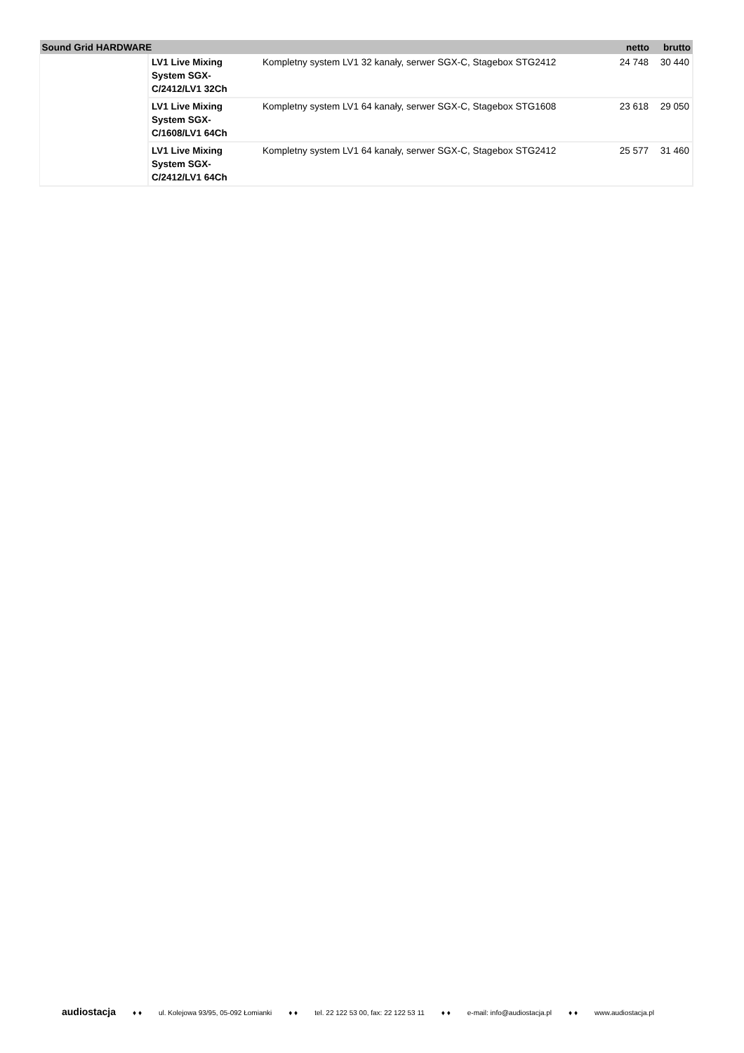| Sound Grid HARDWARE | | | netto | brutto |
| --- | --- | --- | --- | --- |
| | LV1 Live Mixing System SGX-C/2412/LV1 32Ch | Kompletny system LV1 32 kanały, serwer SGX-C, Stagebox STG2412 | 24 748 | 30 440 |
| | LV1 Live Mixing System SGX-C/1608/LV1 64Ch | Kompletny system LV1 64 kanały, serwer SGX-C, Stagebox STG1608 | 23 618 | 29 050 |
| | LV1 Live Mixing System SGX-C/2412/LV1 64Ch | Kompletny system LV1 64 kanały, serwer SGX-C, Stagebox STG2412 | 25 577 | 31 460 |
audiostacja ♦ ♦ ul. Kolejowa 93/95, 05-092 Łomianki ♦ ♦ tel. 22 122 53 00, fax: 22 122 53 11 ♦ ♦ e-mail: info@audiostacja.pl ♦ ♦ www.audiostacja.pl